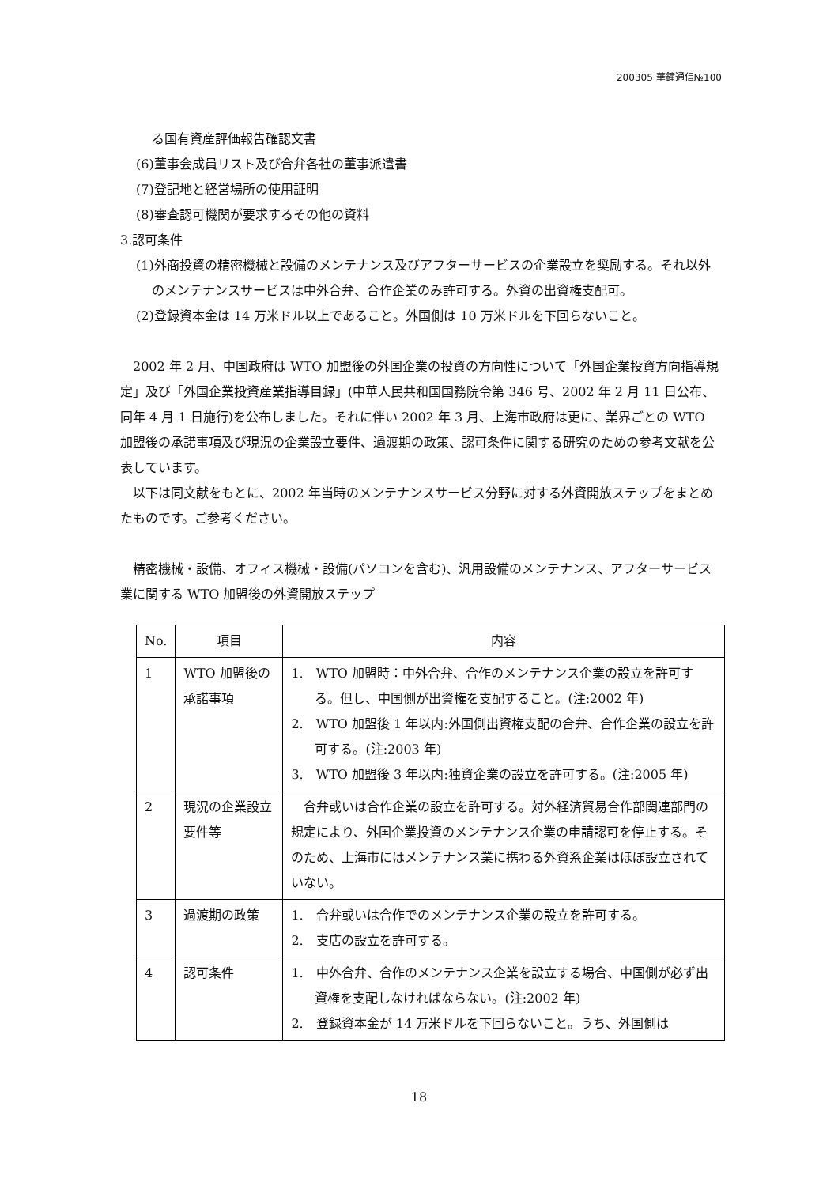200305 華鐘通信№100
る国有資産評価報告確認文書
(6)董事会成員リスト及び合弁各社の董事派遣書
(7)登記地と経営場所の使用証明
(8)審査認可機関が要求するその他の資料
3.認可条件
(1)外商投資の精密機械と設備のメンテナンス及びアフターサービスの企業設立を奨励する。それ以外のメンテナンスサービスは中外合弁、合作企業のみ許可する。外資の出資権支配可。
(2)登録資本金は 14 万米ドル以上であること。外国側は 10 万米ドルを下回らないこと。
　2002 年 2 月、中国政府は WTO 加盟後の外国企業の投資の方向性について「外国企業投資方向指導規定」及び「外国企業投資産業指導目録」(中華人民共和国国務院令第 346 号、2002 年 2 月 11 日公布、同年 4 月 1 日施行)を公布しました。それに伴い 2002 年 3 月、上海市政府は更に、業界ごとの WTO 加盟後の承諾事項及び現況の企業設立要件、過渡期の政策、認可条件に関する研究のための参考文献を公表しています。
　以下は同文献をもとに、2002 年当時のメンテナンスサービス分野に対する外資開放ステップをまとめたものです。ご参考ください。
　精密機械・設備、オフィス機械・設備(パソコンを含む)、汎用設備のメンテナンス、アフターサービス業に関する WTO 加盟後の外資開放ステップ
| No. | 項目 | 内容 |
| 1 | WTO 加盟後の承諾事項 | 1. WTO 加盟時：中外合弁、合作のメンテナンス企業の設立を許可する。但し、中国側が出資権を支配すること。(注:2002 年) 2. WTO 加盟後 1 年以内:外国側出資権支配の合弁、合作企業の設立を許可する。(注:2003 年) 3. WTO 加盟後 3 年以内:独資企業の設立を許可する。(注:2005 年) |
| 2 | 現況の企業設立要件等 | 合弁或いは合作企業の設立を許可する。対外経済貿易合作部関連部門の規定により、外国企業投資のメンテナンス企業の申請認可を停止する。そのため、上海市にはメンテナンス業に携わる外資系企業はほぼ設立されていない。 |
| 3 | 過渡期の政策 | 1. 合弁或いは合作でのメンテナンス企業の設立を許可する。 2. 支店の設立を許可する。 |
| 4 | 認可条件 | 1. 中外合弁、合作のメンテナンス企業を設立する場合、中国側が必ず出資権を支配しなければならない。(注:2002 年) 2. 登録資本金が 14 万米ドルを下回らないこと。うち、外国側は |
18